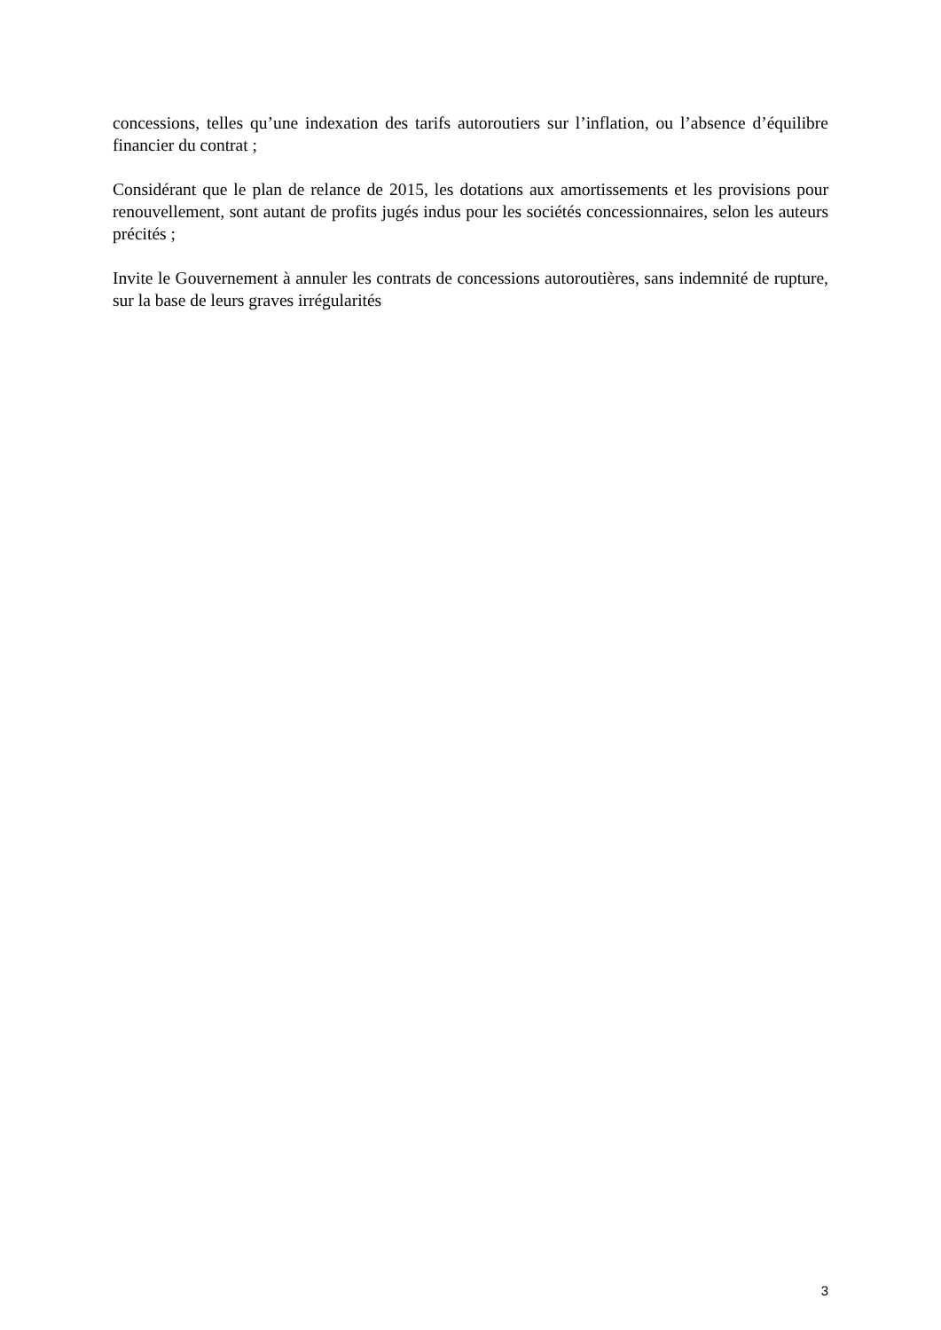concessions, telles qu’une indexation des tarifs autoroutiers sur l’inflation, ou l’absence d’équilibre financier du contrat ;
Considérant que le plan de relance de 2015, les dotations aux amortissements et les provisions pour renouvellement, sont autant de profits jugés indus pour les sociétés concessionnaires, selon les auteurs précités ;
Invite le Gouvernement à annuler les contrats de concessions autoroutières, sans indemnité de rupture, sur la base de leurs graves irrégularités
3